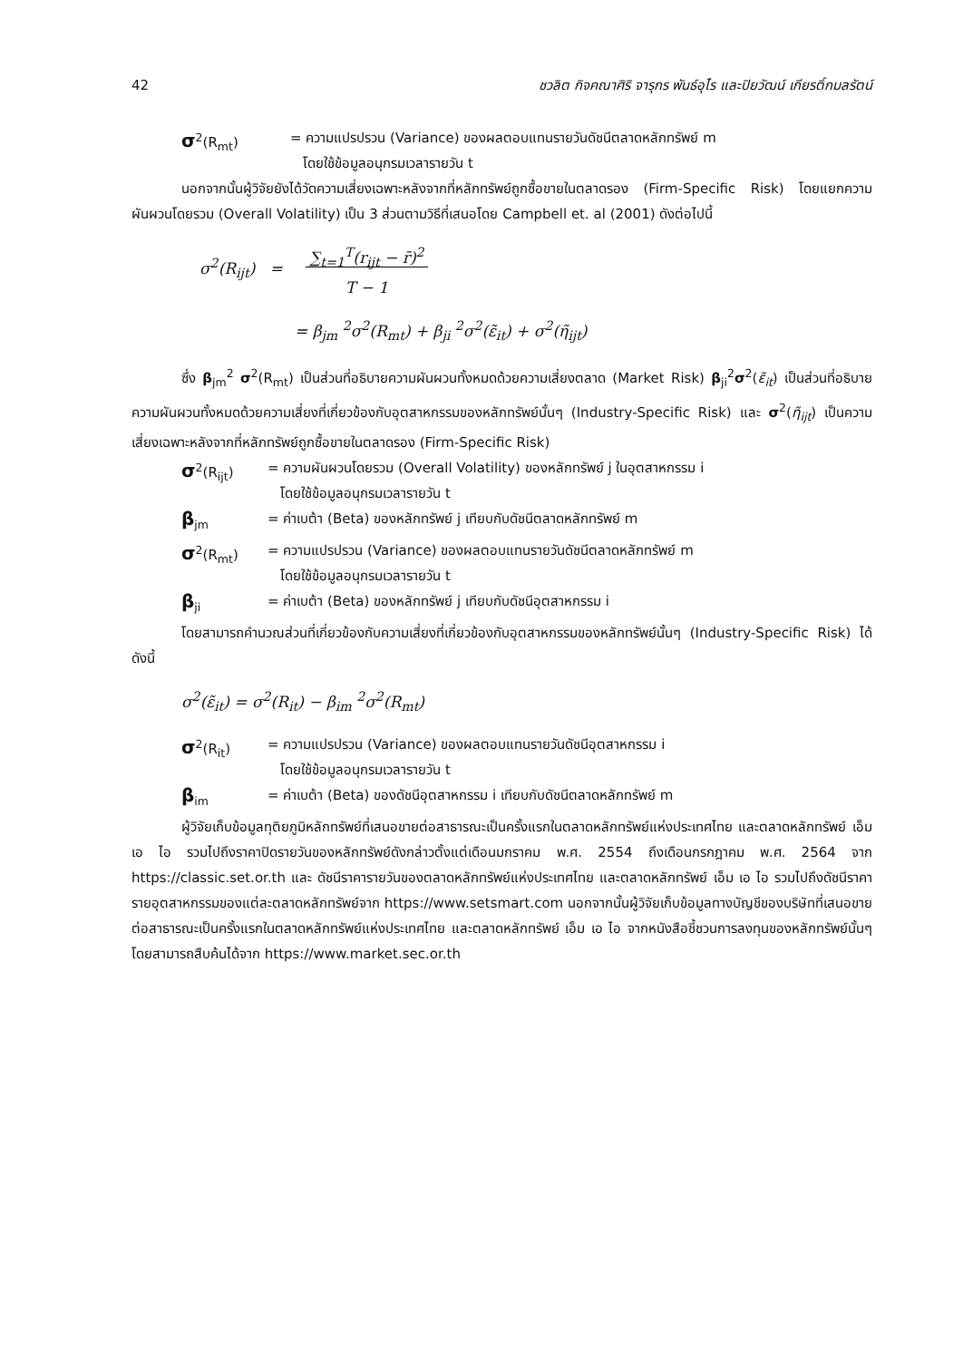42 ชวลิต กิจคณาศิริ จารุกร พันธ์อุไร และปิยวัฒน์ เกียรติ์กมลรัตน์
σ<sup>2</sup>(R<sub>mt</sub>) = ความแปรปรวน (Variance) ของผลตอบแทนรายวันดัชนีตลาดหลักทรัพย์ m
โดยใช้ข้อมูลอนุกรมเวลารายวัน t
นอกจากนั้นผู้วิจัยยังได้วัดความเสี่ยงเฉพาะหลังจากที่หลักทรัพย์ถูกซื้อขายในตลาดรอง (Firm-Specific Risk) โดยแยกความผันผวนโดยรวม (Overall Volatility) เป็น 3 ส่วนตามวิธีที่เสนอโดย Campbell et. al (2001) ดังต่อไปนี้
σ<sup>2</sup>(R<sub>ijt</sub>) = ∑<sub>t=1</sub><sup>T</sup>(r<sub>ijt</sub> − r̄)<sup>2</sup>
T − 1
= β<sub>jm</sub> <sup>2</sup>σ<sup>2</sup>(R<sub>mt</sub>) + β<sub>ji</sub> <sup>2</sup>σ<sup>2</sup>(ε̃<sub>it</sub>) + σ<sup>2</sup>(η̃<sub>ijt</sub>)
ซึ่ง β<sub>jm</sub><sup>2</sup> σ<sup>2</sup>(R<sub>mt</sub>) เป็นส่วนที่อธิบายความผันผวนทั้งหมดด้วยความเสี่ยงตลาด (Market Risk) β<sub>ji</sub><sup>2</sup>σ<sup>2</sup>(ε̃<sub>it</sub>) เป็นส่วนที่อธิบายความผันผวนทั้งหมดด้วยความเสี่ยงที่เกี่ยวข้องกับอุตสาหกรรมของหลักทรัพย์นั้นๆ (Industry-Specific Risk) และ σ<sup>2</sup>(η̃<sub>ijt</sub>) เป็นความเสี่ยงเฉพาะหลังจากที่หลักทรัพย์ถูกซื้อขายในตลาดรอง (Firm-Specific Risk)
σ<sup>2</sup>(R<sub>ijt</sub>) = ความผันผวนโดยรวม (Overall Volatility) ของหลักทรัพย์ j ในอุตสาหกรรม i
โดยใช้ข้อมูลอนุกรมเวลารายวัน t
β<sub>jm</sub> = ค่าเบต้า (Beta) ของหลักทรัพย์ j เทียบกับดัชนีตลาดหลักทรัพย์ m
σ<sup>2</sup>(R<sub>mt</sub>) = ความแปรปรวน (Variance) ของผลตอบแทนรายวันดัชนีตลาดหลักทรัพย์ m
โดยใช้ข้อมูลอนุกรมเวลารายวัน t
β<sub>ji</sub> = ค่าเบต้า (Beta) ของหลักทรัพย์ j เทียบกับดัชนีอุตสาหกรรม i
โดยสามารถคำนวณส่วนที่เกี่ยวข้องกับความเสี่ยงที่เกี่ยวข้องกับอุตสาหกรรมของหลักทรัพย์นั้นๆ (Industry-Specific Risk) ได้ดังนี้
σ<sup>2</sup>(ε̃<sub>it</sub>) = σ<sup>2</sup>(R<sub>it</sub>) − β<sub>im</sub> <sup>2</sup>σ<sup>2</sup>(R<sub>mt</sub>)
σ<sup>2</sup>(R<sub>it</sub>) = ความแปรปรวน (Variance) ของผลตอบแทนรายวันดัชนีอุตสาหกรรม i
โดยใช้ข้อมูลอนุกรมเวลารายวัน t
β<sub>im</sub> = ค่าเบต้า (Beta) ของดัชนีอุตสาหกรรม i เทียบกับดัชนีตลาดหลักทรัพย์ m
ผู้วิจัยเก็บข้อมูลทุติยภูมิหลักทรัพย์ที่เสนอขายต่อสาธารณะเป็นครั้งแรกในตลาดหลักทรัพย์แห่งประเทศไทย และตลาดหลักทรัพย์ เอ็ม เอ ไอ รวมไปถึงราคาปิดรายวันของหลักทรัพย์ดังกล่าวตั้งแต่เดือนมกราคม พ.ศ. 2554 ถึงเดือนกรกฎาคม พ.ศ. 2564 จาก https://classic.set.or.th และ ดัชนีราคารายวันของตลาดหลักทรัพย์แห่งประเทศไทย และตลาดหลักทรัพย์ เอ็ม เอ ไอ รวมไปถึงดัชนีราคารายอุตสาหกรรมของแต่ละตลาดหลักทรัพย์จาก https://www.setsmart.com นอกจากนั้นผู้วิจัยเก็บข้อมูลทางบัญชีของบริษัทที่เสนอขายต่อสาธารณะเป็นครั้งแรกในตลาดหลักทรัพย์แห่งประเทศไทย และตลาดหลักทรัพย์ เอ็ม เอ ไอ จากหนังสือชี้ชวนการลงทุนของหลักทรัพย์นั้นๆ โดยสามารถสืบค้นได้จาก https://www.market.sec.or.th